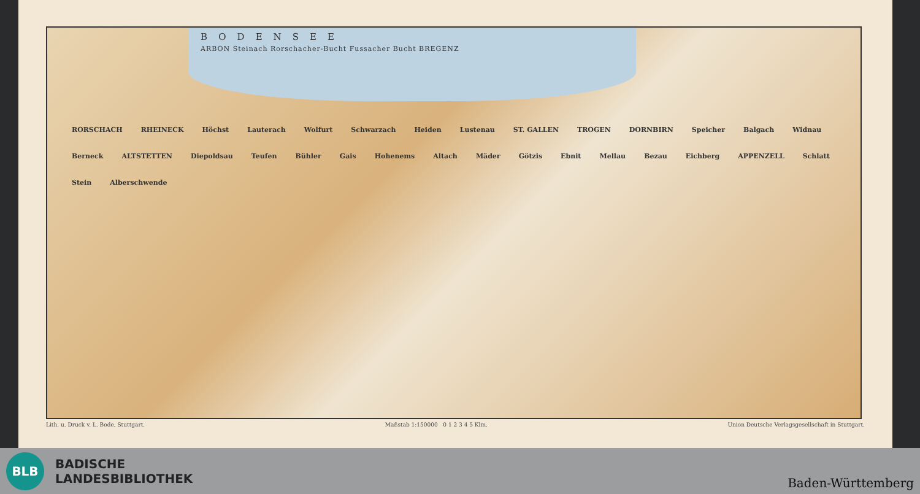BODENSEE
ARBON Steinach Rorschacher-Bucht Fussacher Bucht BREGENZ
RORSCHACH RHEINECK Höchst Lauterach Wolfurt Schwarzach Heiden Lustenau ST. GALLEN TROGEN DORNBIRN Speicher Balgach Widnau Berneck ALTSTETTEN Diepoldsau Teufen Bühler Gais Hohenems Altach Mäder Götzis Ebnit Mellau Bezau Eichberg APPENZELL Schlatt Stein Alberschwende
Lith. u. Druck v. L. Bode, Stuttgart. Maßstab 1:150000 0 1 2 3 4 5 Klm. Union Deutsche Verlagsgesellschaft in Stuttgart.
BLB
BADISCHE
LANDESBIBLIOTHEK
Baden-Württemberg